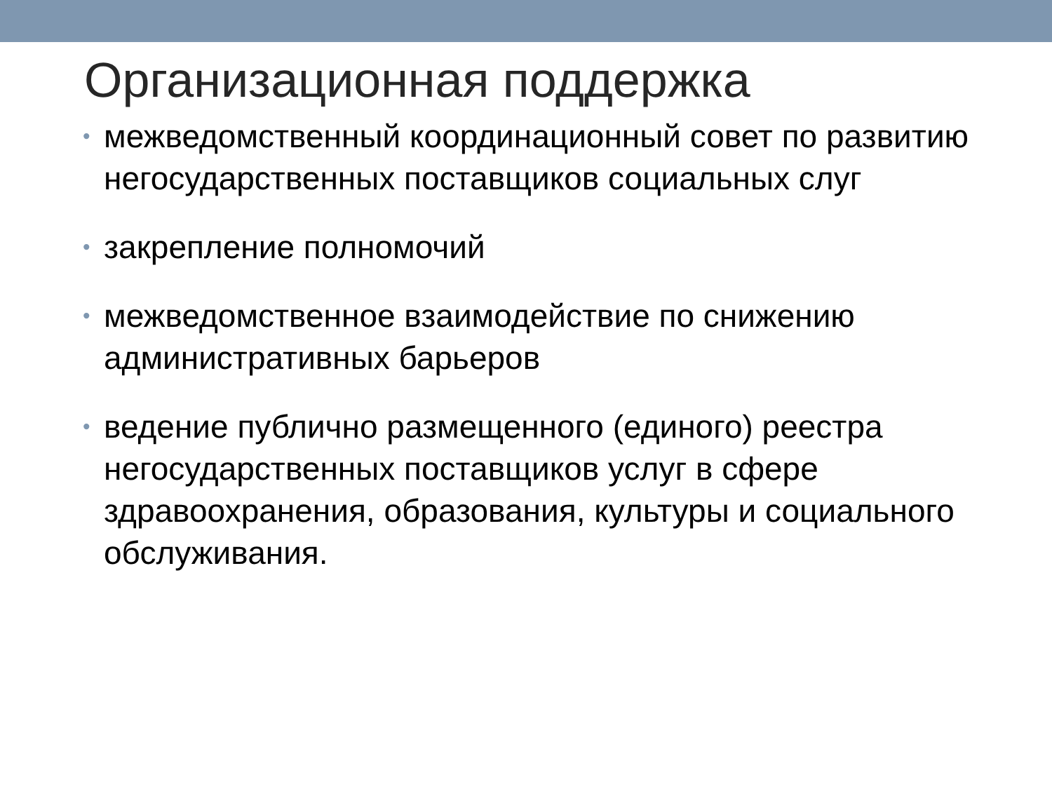Организационная поддержка
• межведомственный координационный совет по развитию негосударственных поставщиков социальных слуг
• закрепление полномочий
• межведомственное взаимодействие по снижению административных барьеров
• ведение публично размещенного (единого) реестра негосударственных поставщиков услуг в сфере здравоохранения, образования, культуры и социального обслуживания.